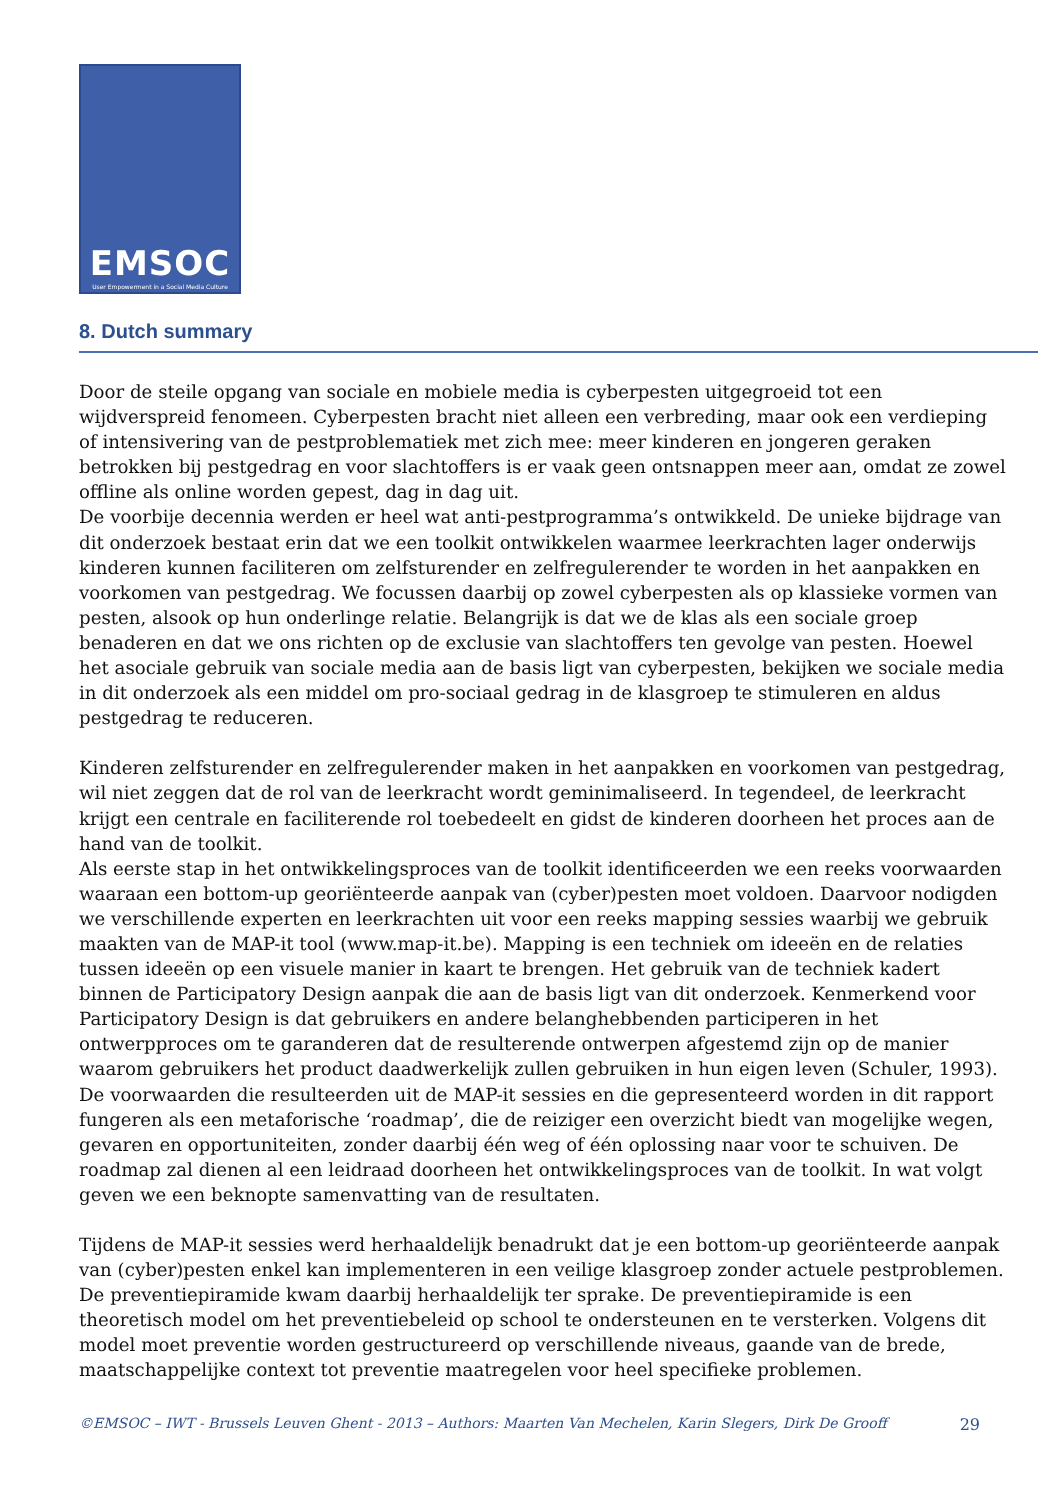EMSOC
User Empowerment in a Social Media Culture
8. Dutch summary
Door de steile opgang van sociale en mobiele media is cyberpesten uitgegroeid tot een wijdverspreid fenomeen. Cyberpesten bracht niet alleen een verbreding, maar ook een verdieping of intensivering van de pestproblematiek met zich mee: meer kinderen en jongeren geraken betrokken bij pestgedrag en voor slachtoffers is er vaak geen ontsnappen meer aan, omdat ze zowel offline als online worden gepest, dag in dag uit.
De voorbije decennia werden er heel wat anti-pestprogramma’s ontwikkeld. De unieke bijdrage van dit onderzoek bestaat erin dat we een toolkit ontwikkelen waarmee leerkrachten lager onderwijs kinderen kunnen faciliteren om zelfsturender en zelfregulerender te worden in het aanpakken en voorkomen van pestgedrag. We focussen daarbij op zowel cyberpesten als op klassieke vormen van pesten, alsook op hun onderlinge relatie. Belangrijk is dat we de klas als een sociale groep benaderen en dat we ons richten op de exclusie van slachtoffers ten gevolge van pesten. Hoewel het asociale gebruik van sociale media aan de basis ligt van cyberpesten, bekijken we sociale media in dit onderzoek als een middel om pro-sociaal gedrag in de klasgroep te stimuleren en aldus pestgedrag te reduceren.
Kinderen zelfsturender en zelfregulerender maken in het aanpakken en voorkomen van pestgedrag, wil niet zeggen dat de rol van de leerkracht wordt geminimaliseerd. In tegendeel, de leerkracht krijgt een centrale en faciliterende rol toebedeelt en gidst de kinderen doorheen het proces aan de hand van de toolkit.
Als eerste stap in het ontwikkelingsproces van de toolkit identificeerden we een reeks voorwaarden waaraan een bottom-up georiënteerde aanpak van (cyber)pesten moet voldoen. Daarvoor nodigden we verschillende experten en leerkrachten uit voor een reeks mapping sessies waarbij we gebruik maakten van de MAP-it tool (www.map-it.be). Mapping is een techniek om ideeën en de relaties tussen ideeën op een visuele manier in kaart te brengen. Het gebruik van de techniek kadert binnen de Participatory Design aanpak die aan de basis ligt van dit onderzoek. Kenmerkend voor Participatory Design is dat gebruikers en andere belanghebbenden participeren in het ontwerpproces om te garanderen dat de resulterende ontwerpen afgestemd zijn op de manier waarom gebruikers het product daadwerkelijk zullen gebruiken in hun eigen leven (Schuler, 1993).
De voorwaarden die resulteerden uit de MAP-it sessies en die gepresenteerd worden in dit rapport fungeren als een metaforische ‘roadmap’, die de reiziger een overzicht biedt van mogelijke wegen, gevaren en opportuniteiten, zonder daarbij één weg of één oplossing naar voor te schuiven. De roadmap zal dienen al een leidraad doorheen het ontwikkelingsproces van de toolkit. In wat volgt geven we een beknopte samenvatting van de resultaten.
Tijdens de MAP-it sessies werd herhaaldelijk benadrukt dat je een bottom-up georiënteerde aanpak van (cyber)pesten enkel kan implementeren in een veilige klasgroep zonder actuele pestproblemen. De preventiepiramide kwam daarbij herhaaldelijk ter sprake. De preventiepiramide is een theoretisch model om het preventiebeleid op school te ondersteunen en te versterken. Volgens dit model moet preventie worden gestructureerd op verschillende niveaus, gaande van de brede, maatschappelijke context tot preventie maatregelen voor heel specifieke problemen.
©EMSOC – IWT - Brussels Leuven Ghent - 2013 – Authors: Maarten Van Mechelen, Karin Slegers, Dirk De Grooff 29